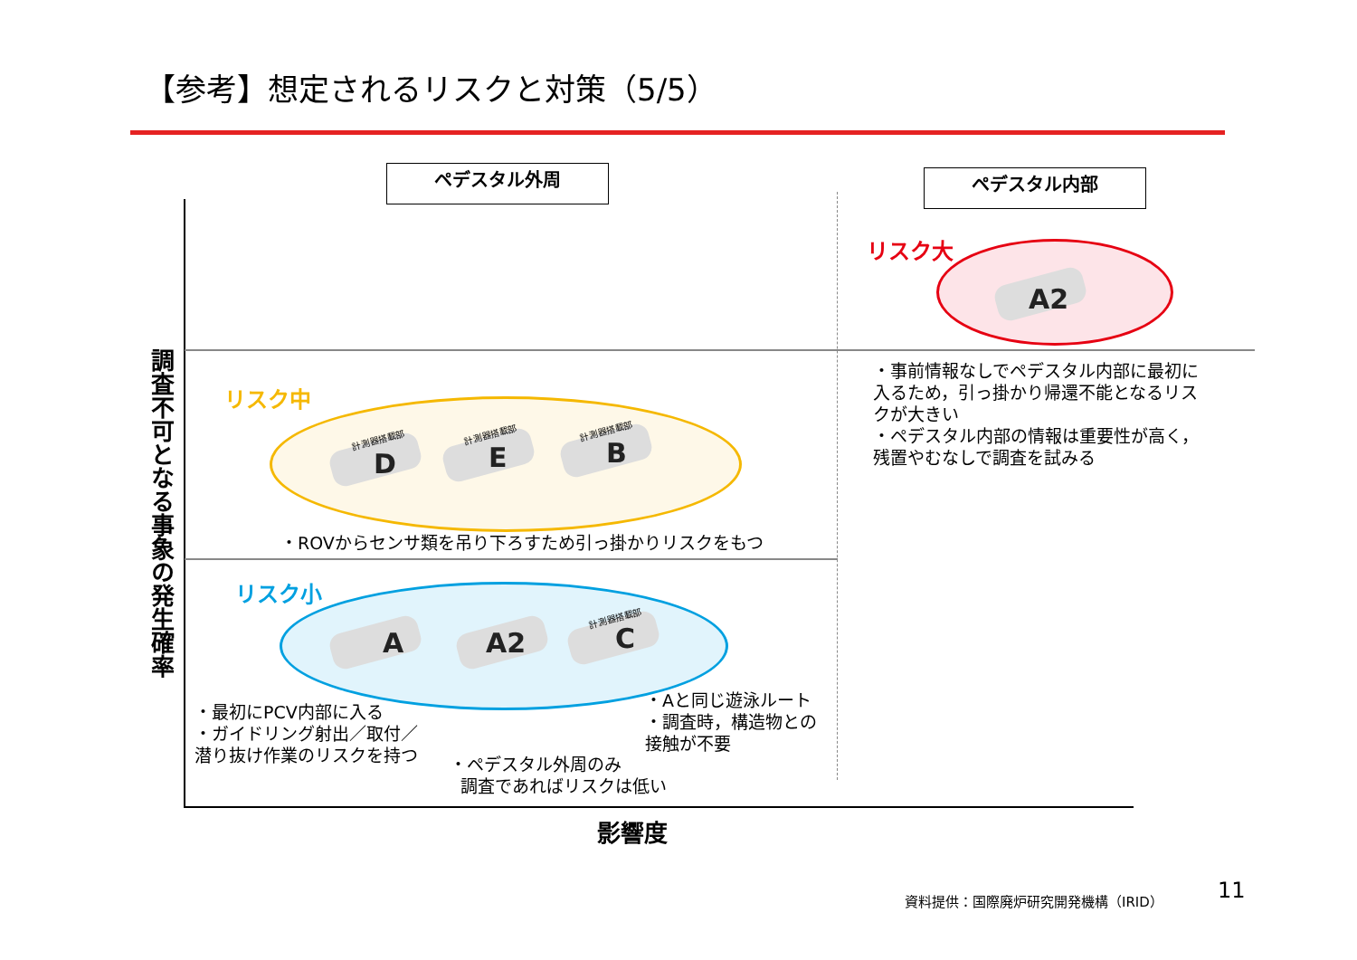【参考】想定されるリスクと対策（5/5）
ペデスタル外周 ペデスタル内部
リスク大
リスク中
リスク小
A2
D E B
A A2 C
計測器搭載部
計測器搭載部 計測器搭載部
計測器搭載部
・事前情報なしでペデスタル内部に最初に
入るため，引っ掛かり帰還不能となるリス
クが大きい
・ペデスタル内部の情報は重要性が高く，
残置やむなしで調査を試みる
・ROVからセンサ類を吊り下ろすため引っ掛かりリスクをもつ
・最初にPCV内部に入る
・ガイドリング射出／取付／
潜り抜け作業のリスクを持つ
・Aと同じ遊泳ルート
・調査時，構造物との
接触が不要
・ペデスタル外周のみ
調査であればリスクは低い
調査不可となる事象の発生確率
影響度
資料提供：国際廃炉研究開発機構（IRID） 11